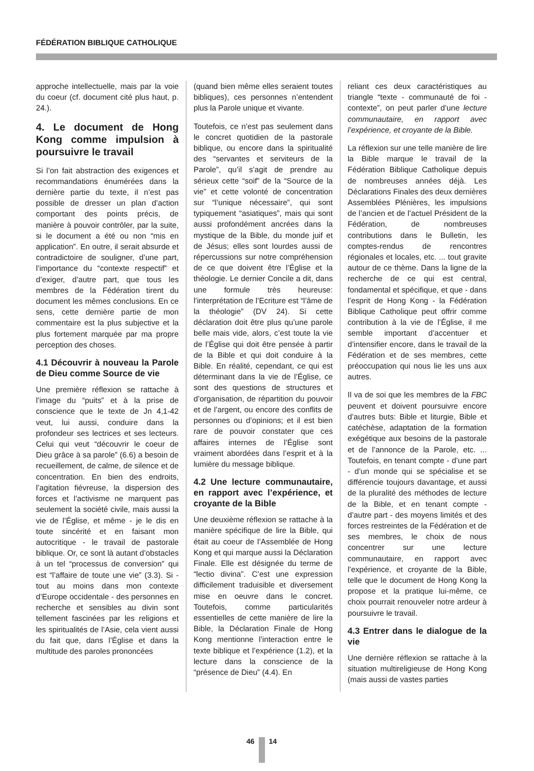FÉDÉRATION BIBLIQUE CATHOLIQUE
approche intellectuelle, mais par la voie du coeur (cf. document cité plus haut, p. 24.).
4. Le document de Hong Kong comme impulsion à poursuivre le travail
Si l’on fait abstraction des exigences et recommandations énumérées dans la dernière partie du texte, il n’est pas possible de dresser un plan d’action comportant des points précis, de manière à pouvoir contrôler, par la suite, si le document a été ou non “mis en application”. En outre, il serait absurde et contradictoire de souligner, d’une part, l’importance du “contexte respectif” et d’exiger, d’autre part, que tous les membres de la Fédération tirent du document les mêmes conclusions. En ce sens, cette dernière partie de mon commentaire est la plus subjective et la plus fortement marquée par ma propre perception des choses.
4.1 Découvrir à nouveau la Parole de Dieu comme Source de vie
Une première réflexion se rattache à l’image du “puits” et à la prise de conscience que le texte de Jn 4,1-42 veut, lui aussi, conduire dans la profondeur ses lectrices et ses lecteurs. Celui qui veut “découvrir le coeur de Dieu grâce à sa parole” (6.6) a besoin de recueillement, de calme, de silence et de concentration. En bien des endroits, l’agitation fiévreuse, la dispersion des forces et l’activisme ne marquent pas seulement la société civile, mais aussi la vie de l’Église, et même - je le dis en toute sincérité et en faisant mon autocritique - le travail de pastorale biblique. Or, ce sont là autant d’obstacles à un tel “processus de conversion” qui est “l’affaire de toute une vie” (3.3). Si - tout au moins dans mon contexte d’Europe occidentale - des personnes en recherche et sensibles au divin sont tellement fascinées par les religions et les spiritualités de l’Asie, cela vient aussi du fait que, dans l’Église et dans la multitude des paroles prononcées
(quand bien même elles seraient toutes bibliques), ces personnes n’entendent plus la Parole unique et vivante.
Toutefois, ce n’est pas seulement dans le concret quotidien de la pastorale biblique, ou encore dans la spiritualité des “servantes et serviteurs de la Parole”, qu’il s’agit de prendre au sérieux cette “soif” de la “Source de la vie” et cette volonté de concentration sur “l’unique nécessaire”, qui sont typiquement “asiatiques”, mais qui sont aussi profondément ancrées dans la mystique de la Bible, du monde juif et de Jésus; elles sont lourdes aussi de répercussions sur notre compréhension de ce que doivent être l’Église et la théologie. Le dernier Concile a dit, dans une formule très heureuse: l’interprétation de l’Ecriture est “l’âme de la théologie” (DV 24). Si cette déclaration doit être plus qu’une parole belle mais vide, alors, c’est toute la vie de l’Église qui doit être pensée à partir de la Bible et qui doit conduire à la Bible. En réalité, cependant, ce qui est déterminant dans la vie de l’Église, ce sont des questions de structures et d’organisation, de répartition du pouvoir et de l’argent, ou encore des conflits de personnes ou d’opinions; et il est bien rare de pouvoir constater que ces affaires internes de l’Église sont vraiment abordées dans l’esprit et à la lumière du message biblique.
4.2 Une lecture communautaire, en rapport avec l’expérience, et croyante de la Bible
Une deuxième réflexion se rattache à la manière spécifique de lire la Bible, qui était au coeur de l’Assemblée de Hong Kong et qui marque aussi la Déclaration Finale. Elle est désignée du terme de “lectio divina”. C’est une expression difficilement traduisible et diversement mise en oeuvre dans le concret. Toutefois, comme particularités essentielles de cette manière de lire la Bible, la Déclaration Finale de Hong Kong mentionne l’interaction entre le texte biblique et l’expérience (1.2), et la lecture dans la conscience de la “présence de Dieu” (4.4). En
reliant ces deux caractéristiques au triangle “texte - communauté de foi - contexte”, on peut parler d’une lecture communautaire, en rapport avec l’expérience, et croyante de la Bible.
La réflexion sur une telle manière de lire la Bible marque le travail de la Fédération Biblique Catholique depuis de nombreuses années déjà. Les Déclarations Finales des deux dernières Assemblées Plénières, les impulsions de l’ancien et de l’actuel Président de la Fédération, de nombreuses contributions dans le Bulletin, les comptes-rendus de rencontres régionales et locales, etc. ... tout gravite autour de ce thème. Dans la ligne de la recherche de ce qui est central, fondamental et spécifique, et que - dans l’esprit de Hong Kong - la Fédération Biblique Catholique peut offrir comme contribution à la vie de l’Église, il me semble important d’accentuer et d’intensifier encore, dans le travail de la Fédération et de ses membres, cette préoccupation qui nous lie les uns aux autres.
Il va de soi que les membres de la FBC peuvent et doivent poursuivre encore d’autres buts: Bible et liturgie, Bible et catéchèse, adaptation de la formation exégétique aux besoins de la pastorale et de l’annonce de la Parole, etc. ... Toutefois, en tenant compte - d’une part - d’un monde qui se spécialise et se différencie toujours davantage, et aussi de la pluralité des méthodes de lecture de la Bible, et en tenant compte - d’autre part - des moyens limités et des forces restreintes de la Fédération et de ses membres, le choix de nous concentrer sur une lecture communautaire, en rapport avec l’expérience, et croyante de la Bible, telle que le document de Hong Kong la propose et la pratique lui-même, ce choix pourrait renouveler notre ardeur à poursuivre le travail.
4.3 Entrer dans le dialogue de la vie
Une dernière réflexion se rattache à la situation multireligieuse de Hong Kong (mais aussi de vastes parties
46 14